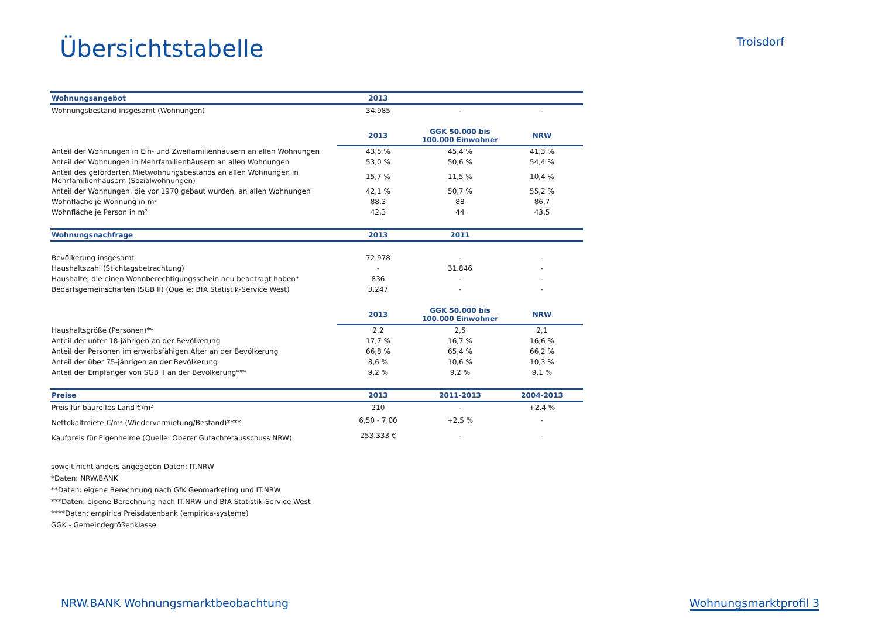Übersichtstabelle
Troisdorf
| Wohnungsangebot | 2013 | | |
| --- | --- | --- | --- |
| Wohnungsbestand insgesamt (Wohnungen) | 34.985 | - | - |
| | 2013 | GGK 50.000 bis 100.000 Einwohner | NRW |
| Anteil der Wohnungen in Ein- und Zweifamilienhäusern an allen Wohnungen | 43,5 % | 45,4 % | 41,3 % |
| Anteil der Wohnungen in Mehrfamilienhäusern an allen Wohnungen | 53,0 % | 50,6 % | 54,4 % |
| Anteil des geförderten Mietwohnungsbestands an allen Wohnungen in Mehrfamilienhäusern (Sozialwohnungen) | 15,7 % | 11,5 % | 10,4 % |
| Anteil der Wohnungen, die vor 1970 gebaut wurden, an allen Wohnungen | 42,1 % | 50,7 % | 55,2 % |
| Wohnfläche je Wohnung in m² | 88,3 | 88 | 86,7 |
| Wohnfläche je Person in m² | 42,3 | 44 | 43,5 |
| Wohnungsnachfrage | 2013 | 2011 | |
| Bevölkerung insgesamt | 72.978 | - | - |
| Haushaltszahl (Stichtagsbetrachtung) | - | 31.846 | - |
| Haushalte, die einen Wohnberechtigungsschein neu beantragt haben* | 836 | - | - |
| Bedarfsgemeinschaften (SGB II) (Quelle: BfA Statistik-Service West) | 3.247 | - | - |
| | 2013 | GGK 50.000 bis 100.000 Einwohner | NRW |
| Haushaltsgröße (Personen)** | 2,2 | 2,5 | 2,1 |
| Anteil der unter 18-jährigen an der Bevölkerung | 17,7 % | 16,7 % | 16,6 % |
| Anteil der Personen im erwerbsfähigen Alter an der Bevölkerung | 66,8 % | 65,4 % | 66,2 % |
| Anteil der über 75-jährigen an der Bevölkerung | 8,6 % | 10,6 % | 10,3 % |
| Anteil der Empfänger von SGB II an der Bevölkerung*** | 9,2 % | 9,2 % | 9,1 % |
| Preise | 2013 | 2011-2013 | 2004-2013 |
| Preis für baureifes Land €/m² | 210 | - | +2,4 % |
| Nettokaltmiete €/m² (Wiedervermietung/Bestand)**** | 6,50 - 7,00 | +2,5 % | - |
| Kaufpreis für Eigenheime (Quelle: Oberer Gutachterausschuss NRW) | 253.333 € | - | - |
soweit nicht anders angegeben Daten: IT.NRW
*Daten: NRW.BANK
**Daten: eigene Berechnung nach GfK Geomarketing und IT.NRW
***Daten: eigene Berechnung nach IT.NRW und BfA Statistik-Service West
****Daten: empirica Preisdatenbank (empirica-systeme)
GGK - Gemeindegrößenklasse
NRW.BANK Wohnungsmarktbeobachtung Wohnungsmarktprofil 3